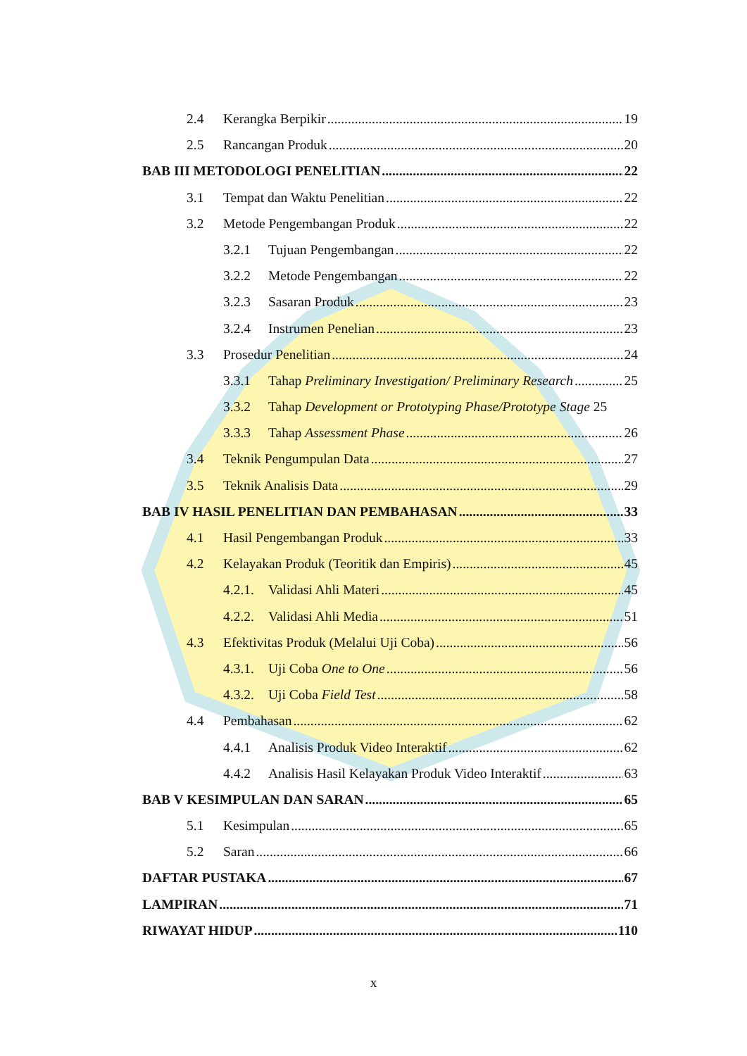2.4 Kerangka Berpikir 19
2.5 Rancangan Produk 20
BAB III METODOLOGI PENELITIAN 22
3.1 Tempat dan Waktu Penelitian 22
3.2 Metode Pengembangan Produk 22
3.2.1 Tujuan Pengembangan 22
3.2.2 Metode Pengembangan 22
3.2.3 Sasaran Produk 23
3.2.4 Instrumen Penelian 23
3.3 Prosedur Penelitian 24
3.3.1 Tahap Preliminary Investigation/ Preliminary Research 25
3.3.2 Tahap Development or Prototyping Phase/Prototype Stage 25
3.3.3 Tahap Assessment Phase 26
3.4 Teknik Pengumpulan Data 27
3.5 Teknik Analisis Data 29
BAB IV HASIL PENELITIAN DAN PEMBAHASAN 33
4.1 Hasil Pengembangan Produk 33
4.2 Kelayakan Produk (Teoritik dan Empiris) 45
4.2.1. Validasi Ahli Materi 45
4.2.2. Validasi Ahli Media 51
4.3 Efektivitas Produk (Melalui Uji Coba) 56
4.3.1. Uji Coba One to One 56
4.3.2. Uji Coba Field Test 58
4.4 Pembahasan 62
4.4.1 Analisis Produk Video Interaktif 62
4.4.2 Analisis Hasil Kelayakan Produk Video Interaktif 63
BAB V KESIMPULAN DAN SARAN 65
5.1 Kesimpulan 65
5.2 Saran 66
DAFTAR PUSTAKA 67
LAMPIRAN 71
RIWAYAT HIDUP 110
x